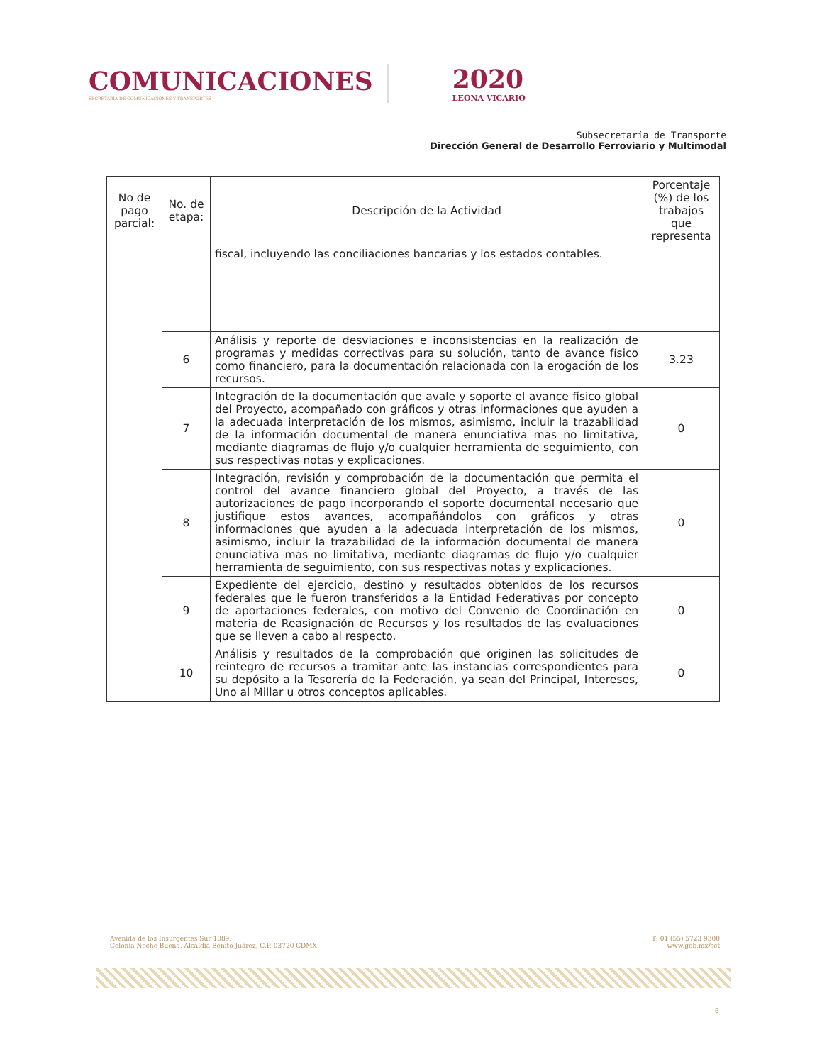COMUNICACIONES
SECRETARÍA DE COMUNICACIONES Y TRANSPORTES
2020
LEONA VICARIO
Subsecretaría de Transporte
Dirección General de Desarrollo Ferroviario y Multimodal
| No de pago parcial: | No. de etapa: | Descripción de la Actividad | Porcentaje (%) de los trabajos que representa |
| --- | --- | --- | --- |
| | | fiscal, incluyendo las conciliaciones bancarias y los estados contables. | |
| | 6 | Análisis y reporte de desviaciones e inconsistencias en la realización de programas y medidas correctivas para su solución, tanto de avance físico como financiero, para la documentación relacionada con la erogación de los recursos. | 3.23 |
| | 7 | Integración de la documentación que avale y soporte el avance físico global del Proyecto, acompañado con gráficos y otras informaciones que ayuden a la adecuada interpretación de los mismos, asimismo, incluir la trazabilidad de la información documental de manera enunciativa mas no limitativa, mediante diagramas de flujo y/o cualquier herramienta de seguimiento, con sus respectivas notas y explicaciones. | 0 |
| | 8 | Integración, revisión y comprobación de la documentación que permita el control del avance financiero global del Proyecto, a través de las autorizaciones de pago incorporando el soporte documental necesario que justifique estos avances, acompañándolos con gráficos y otras informaciones que ayuden a la adecuada interpretación de los mismos, asimismo, incluir la trazabilidad de la información documental de manera enunciativa mas no limitativa, mediante diagramas de flujo y/o cualquier herramienta de seguimiento, con sus respectivas notas y explicaciones. | 0 |
| | 9 | Expediente del ejercicio, destino y resultados obtenidos de los recursos federales que le fueron transferidos a la Entidad Federativas por concepto de aportaciones federales, con motivo del Convenio de Coordinación en materia de Reasignación de Recursos y los resultados de las evaluaciones que se lleven a cabo al respecto. | 0 |
| | 10 | Análisis y resultados de la comprobación que originen las solicitudes de reintegro de recursos a tramitar ante las instancias correspondientes para su depósito a la Tesorería de la Federación, ya sean del Principal, Intereses, Uno al Millar u otros conceptos aplicables. | 0 |
Avenida de los Insurgentes Sur 1089,
Colonia Noche Buena, Alcaldía Benito Juárez, C.P. 03720 CDMX
T: 01 (55) 5723 9300
www.gob.mx/sct
6